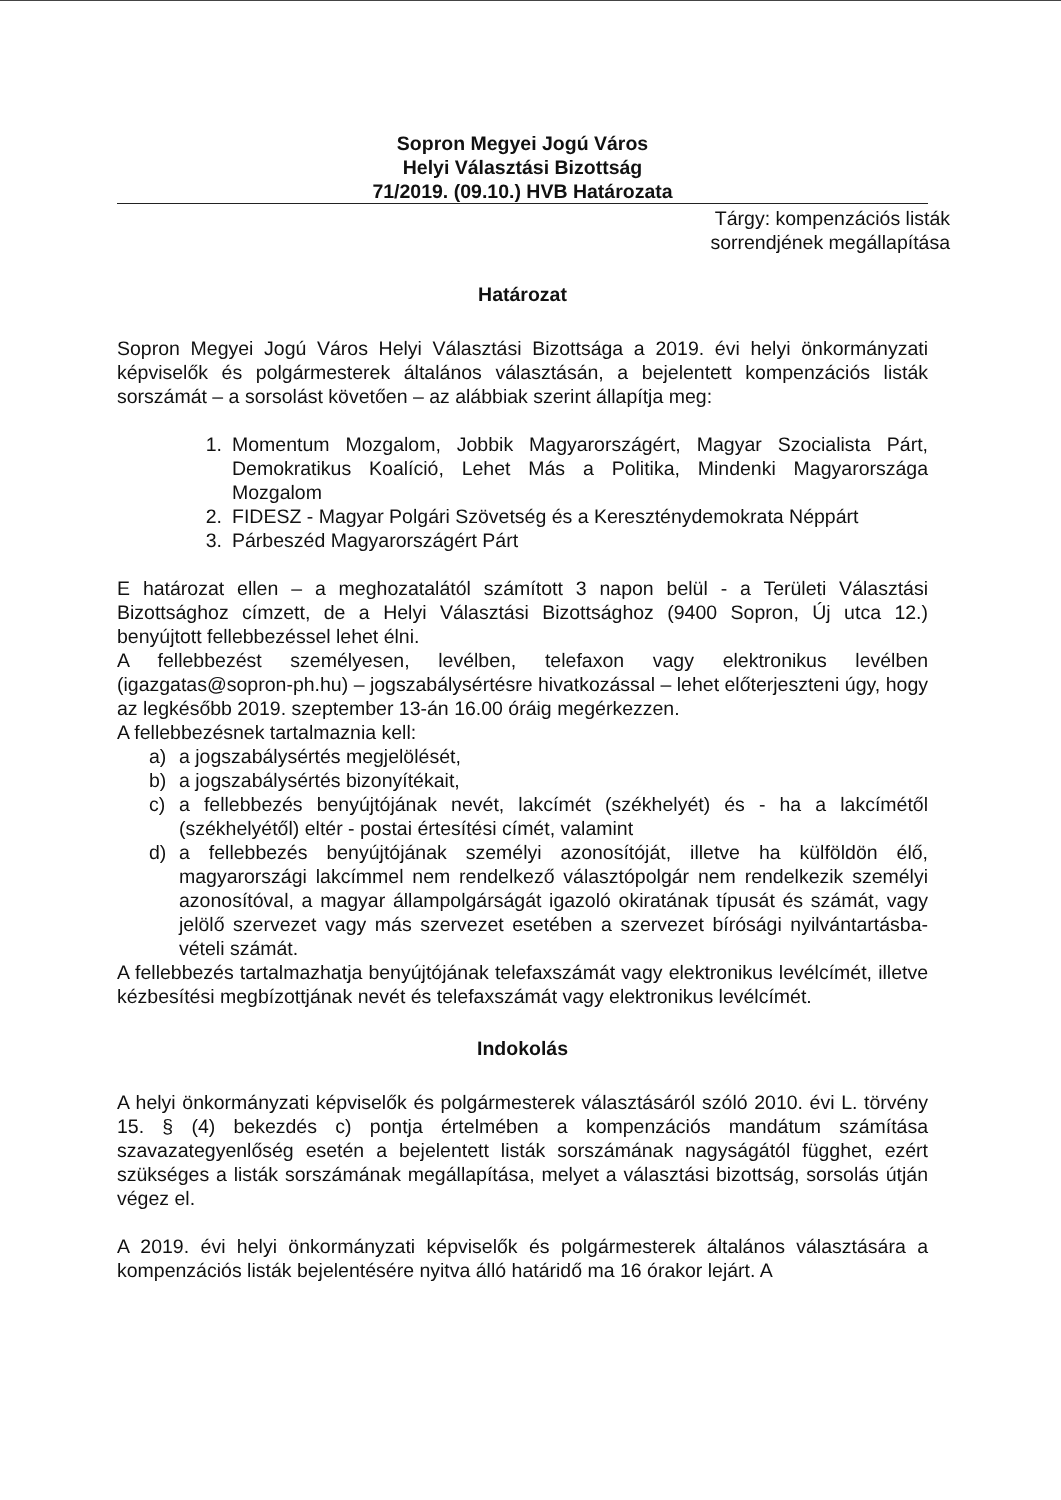Sopron Megyei Jogú Város
Helyi Választási Bizottság
71/2019. (09.10.) HVB Határozata
Tárgy: kompenzációs listák
sorrendjének megállapítása
Határozat
Sopron Megyei Jogú Város Helyi Választási Bizottsága a 2019. évi helyi önkormányzati képviselők és polgármesterek általános választásán, a bejelentett kompenzációs listák sorszámát – a sorsolást követően – az alábbiak szerint állapítja meg:
1. Momentum Mozgalom, Jobbik Magyarországért, Magyar Szocialista Párt, Demokratikus Koalíció, Lehet Más a Politika, Mindenki Magyarországa Mozgalom
2. FIDESZ - Magyar Polgári Szövetség és a Kereszténydemokrata Néppárt
3. Párbeszéd Magyarországért Párt
E határozat ellen – a meghozatalától számított 3 napon belül - a Területi Választási Bizottsághoz címzett, de a Helyi Választási Bizottsághoz (9400 Sopron, Új utca 12.) benyújtott fellebbezéssel lehet élni.
A fellebbezést személyesen, levélben, telefaxon vagy elektronikus levélben (igazgatas@sopron-ph.hu) – jogszabálysértésre hivatkozással – lehet előterjeszteni úgy, hogy az legkésőbb 2019. szeptember 13-án 16.00 óráig megérkezzen.
A fellebbezésnek tartalmaznia kell:
a) a jogszabálysértés megjelölését,
b) a jogszabálysértés bizonyítékait,
c) a fellebbezés benyújtójának nevét, lakcímét (székhelyét) és - ha a lakcímétől (székhelyétől) eltér - postai értesítési címét, valamint
d) a fellebbezés benyújtójának személyi azonosítóját, illetve ha külföldön élő, magyarországi lakcímmel nem rendelkező választópolgár nem rendelkezik személyi azonosítóval, a magyar állampolgárságát igazoló okiratának típusát és számát, vagy jelölő szervezet vagy más szervezet esetében a szervezet bírósági nyilvántartásba-vételi számát.
A fellebbezés tartalmazhatja benyújtójának telefaxszámát vagy elektronikus levélcímét, illetve kézbesítési megbízottjának nevét és telefaxszámát vagy elektronikus levélcímét.
Indokolás
A helyi önkormányzati képviselők és polgármesterek választásáról szóló 2010. évi L. törvény 15. § (4) bekezdés c) pontja értelmében a kompenzációs mandátum számítása szavazategyenlőség esetén a bejelentett listák sorszámának nagyságától függhet, ezért szükséges a listák sorszámának megállapítása, melyet a választási bizottság, sorsolás útján végez el.
A 2019. évi helyi önkormányzati képviselők és polgármesterek általános választására a kompenzációs listák bejelentésére nyitva álló határidő ma 16 órakor lejárt. A